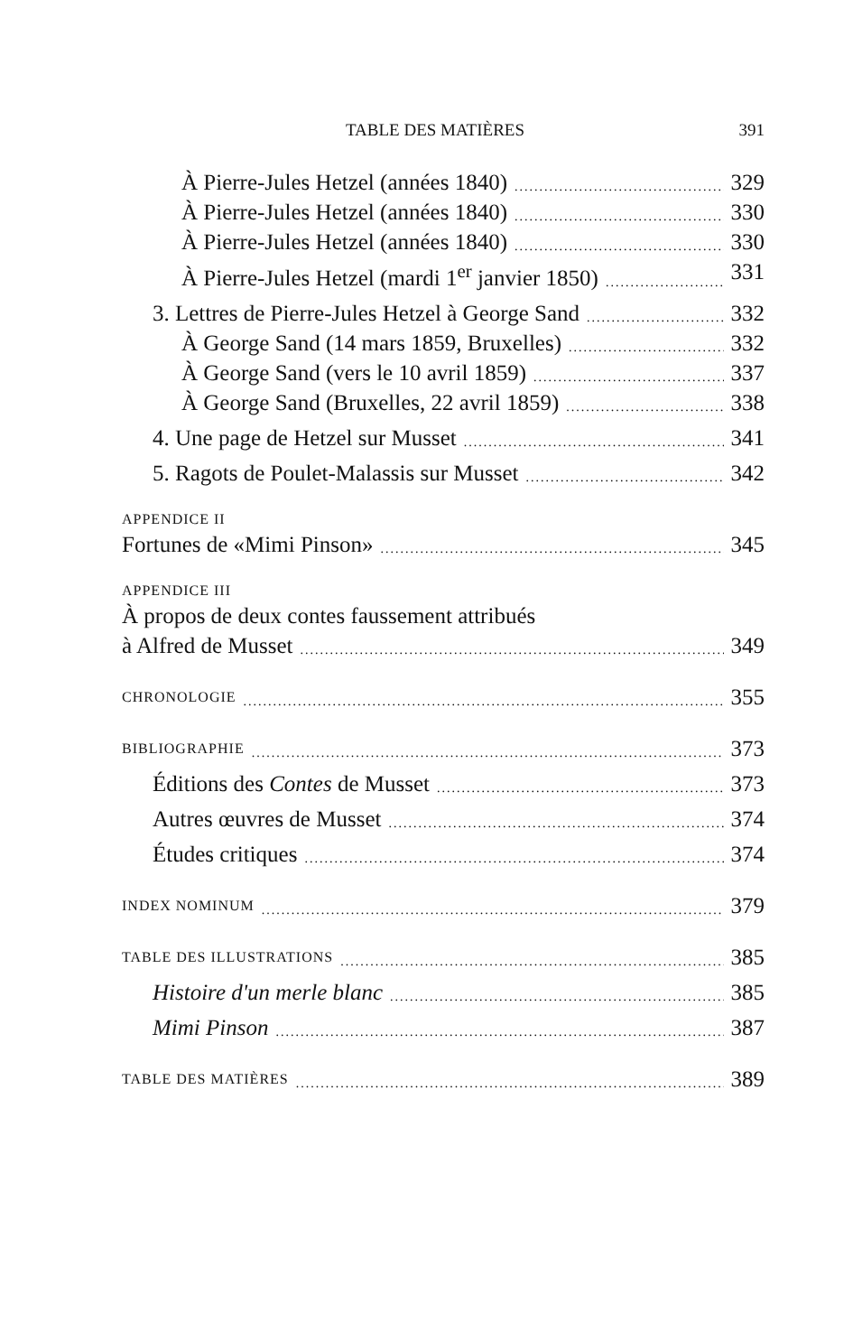TABLE DES MATIÈRES 391
À Pierre-Jules Hetzel (années 1840) 329
À Pierre-Jules Hetzel (années 1840) 330
À Pierre-Jules Hetzel (années 1840) 330
À Pierre-Jules Hetzel (mardi 1<sup>er</sup> janvier 1850) 331
3. Lettres de Pierre-Jules Hetzel à George Sand 332
À George Sand (14 mars 1859, Bruxelles) 332
À George Sand (vers le 10 avril 1859) 337
À George Sand (Bruxelles, 22 avril 1859) 338
4. Une page de Hetzel sur Musset 341
5. Ragots de Poulet-Malassis sur Musset 342
APPENDICE II
Fortunes de «Mimi Pinson» 345
APPENDICE III
À propos de deux contes faussement attribués
à Alfred de Musset 349
CHRONOLOGIE 355
BIBLIOGRAPHIE 373
Éditions des Contes de Musset 373
Autres œuvres de Musset 374
Études critiques 374
INDEX NOMINUM 379
TABLE DES ILLUSTRATIONS 385
Histoire d'un merle blanc 385
Mimi Pinson 387
TABLE DES MATIÈRES 389